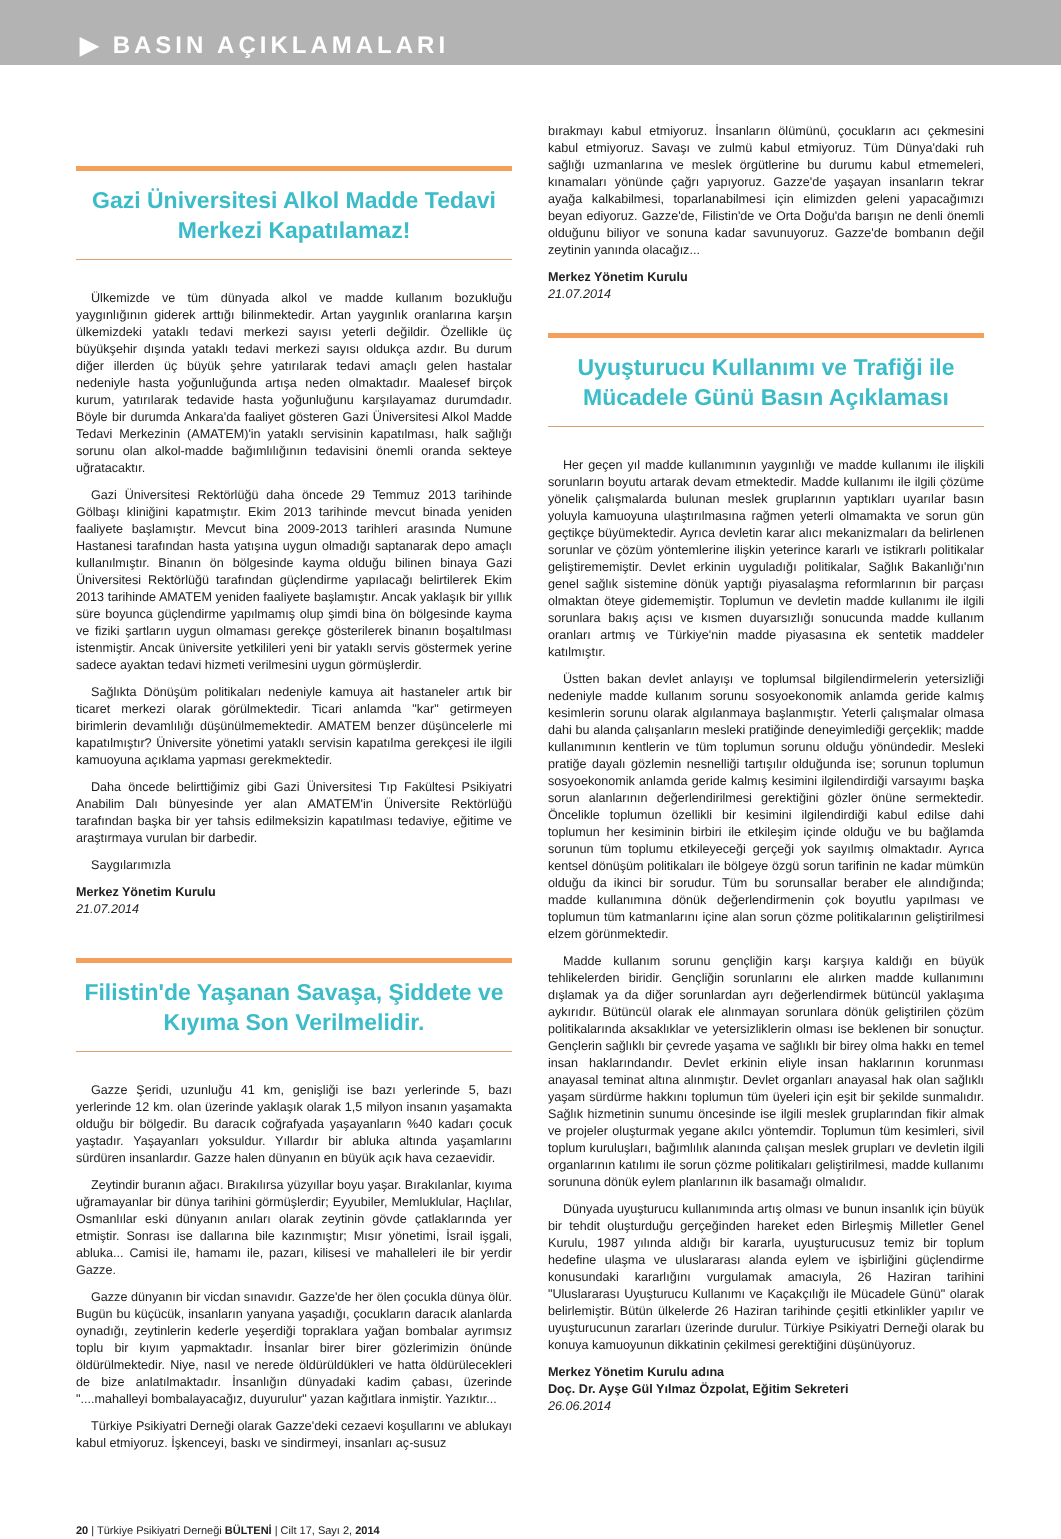▶ BASIN AÇIKLAMALARI
Gazi Üniversitesi Alkol Madde Tedavi Merkezi Kapatılamaz!
Ülkemizde ve tüm dünyada alkol ve madde kullanım bozukluğu yaygınlığının giderek arttığı bilinmektedir. Artan yaygınlık oranlarına karşın ülkemizdeki yataklı tedavi merkezi sayısı yeterli değildir. Özellikle üç büyükşehir dışında yataklı tedavi merkezi sayısı oldukça azdır. Bu durum diğer illerden üç büyük şehre yatırılarak tedavi amaçlı gelen hastalar nedeniyle hasta yoğunluğunda artışa neden olmaktadır. Maalesef birçok kurum, yatırılarak tedavide hasta yoğunluğunu karşılayamaz durumdadır. Böyle bir durumda Ankara'da faaliyet gösteren Gazi Üniversitesi Alkol Madde Tedavi Merkezinin (AMATEM)'in yataklı servisinin kapatılması, halk sağlığı sorunu olan alkol-madde bağımlılığının tedavisini önemli oranda sekteye uğratacaktır.
Gazi Üniversitesi Rektörlüğü daha öncede 29 Temmuz 2013 tarihinde Gölbaşı kliniğini kapatmıştır. Ekim 2013 tarihinde mevcut binada yeniden faaliyete başlamıştır. Mevcut bina 2009-2013 tarihleri arasında Numune Hastanesi tarafından hasta yatışına uygun olmadığı saptanarak depo amaçlı kullanılmıştır. Binanın ön bölgesinde kayma olduğu bilinen binaya Gazi Üniversitesi Rektörlüğü tarafından güçlendirme yapılacağı belirtilerek Ekim 2013 tarihinde AMATEM yeniden faaliyete başlamıştır. Ancak yaklaşık bir yıllık süre boyunca güçlendirme yapılmamış olup şimdi bina ön bölgesinde kayma ve fiziki şartların uygun olmaması gerekçe gösterilerek binanın boşaltılması istenmiştir. Ancak üniversite yetkilileri yeni bir yataklı servis göstermek yerine sadece ayaktan tedavi hizmeti verilmesini uygun görmüşlerdir.
Sağlıkta Dönüşüm politikaları nedeniyle kamuya ait hastaneler artık bir ticaret merkezi olarak görülmektedir. Ticari anlamda "kar" getirmeyen birimlerin devamlılığı düşünülmemektedir. AMATEM benzer düşüncelerle mi kapatılmıştır? Üniversite yönetimi yataklı servisin kapatılma gerekçesi ile ilgili kamuoyuna açıklama yapması gerekmektedir.
Daha öncede belirttiğimiz gibi Gazi Üniversitesi Tıp Fakültesi Psikiyatri Anabilim Dalı bünyesinde yer alan AMATEM'in Üniversite Rektörlüğü tarafından başka bir yer tahsis edilmeksizin kapatılması tedaviye, eğitime ve araştırmaya vurulan bir darbedir.
Saygılarımızla
Merkez Yönetim Kurulu
21.07.2014
Filistin'de Yaşanan Savaşa, Şiddete ve Kıyıma Son Verilmelidir.
Gazze Şeridi, uzunluğu 41 km, genişliği ise bazı yerlerinde 5, bazı yerlerinde 12 km. olan üzerinde yaklaşık olarak 1,5 milyon insanın yaşamakta olduğu bir bölgedir. Bu daracık coğrafyada yaşayanların %40 kadarı çocuk yaştadır. Yaşayanları yoksuldur. Yıllardır bir abluka altında yaşamlarını sürdüren insanlardır. Gazze halen dünyanın en büyük açık hava cezaevidir.
Zeytindir buranın ağacı. Bırakılırsa yüzyıllar boyu yaşar. Bırakılanlar, kıyıma uğramayanlar bir dünya tarihini görmüşlerdir; Eyyubiler, Memluklular, Haçlılar, Osmanlılar eski dünyanın anıları olarak zeytinin gövde çatlaklarında yer etmiştir. Sonrası ise dallarına bile kazınmıştır; Mısır yönetimi, İsrail işgali, abluka... Camisi ile, hamamı ile, pazarı, kilisesi ve mahalleleri ile bir yerdir Gazze.
Gazze dünyanın bir vicdan sınavıdır. Gazze'de her ölen çocukla dünya ölür. Bugün bu küçücük, insanların yanyana yaşadığı, çocukların daracık alanlarda oynadığı, zeytinlerin kederle yeşerdiği topraklara yağan bombalar ayrımsız toplu bir kıyım yapmaktadır. İnsanlar birer birer gözlerimizin önünde öldürülmektedir. Niye, nasıl ve nerede öldürüldükleri ve hatta öldürülecekleri de bize anlatılmaktadır. İnsanlığın dünyadaki kadim çabası, üzerinde "....mahalleyi bombalayacağız, duyurulur" yazan kağıtlara inmiştir. Yazıktır...
Türkiye Psikiyatri Derneği olarak Gazze'deki cezaevi koşullarını ve ablukayı kabul etmiyoruz. İşkenceyi, baskı ve sindirmeyi, insanları aç-susuz
bırakmayı kabul etmiyoruz. İnsanların ölümünü, çocukların acı çekmesini kabul etmiyoruz. Savaşı ve zulmü kabul etmiyoruz. Tüm Dünya'daki ruh sağlığı uzmanlarına ve meslek örgütlerine bu durumu kabul etmemeleri, kınamaları yönünde çağrı yapıyoruz. Gazze'de yaşayan insanların tekrar ayağa kalkabilmesi, toparlanabilmesi için elimizden geleni yapacağımızı beyan ediyoruz. Gazze'de, Filistin'de ve Orta Doğu'da barışın ne denli önemli olduğunu biliyor ve sonuna kadar savunuyoruz. Gazze'de bombanın değil zeytinin yanında olacağız...
Merkez Yönetim Kurulu
21.07.2014
Uyuşturucu Kullanımı ve Trafiği ile Mücadele Günü Basın Açıklaması
Her geçen yıl madde kullanımının yaygınlığı ve madde kullanımı ile ilişkili sorunların boyutu artarak devam etmektedir. Madde kullanımı ile ilgili çözüme yönelik çalışmalarda bulunan meslek gruplarının yaptıkları uyarılar basın yoluyla kamuoyuna ulaştırılmasına rağmen yeterli olmamakta ve sorun gün geçtikçe büyümektedir. Ayrıca devletin karar alıcı mekanizmaları da belirlenen sorunlar ve çözüm yöntemlerine ilişkin yeterince kararlı ve istikrarlı politikalar geliştirememiştir. Devlet erkinin uyguladığı politikalar, Sağlık Bakanlığı'nın genel sağlık sistemine dönük yaptığı piyasalaşma reformlarının bir parçası olmaktan öteye gidememiştir. Toplumun ve devletin madde kullanımı ile ilgili sorunlara bakış açısı ve kısmen duyarsızlığı sonucunda madde kullanım oranları artmış ve Türkiye'nin madde piyasasına ek sentetik maddeler katılmıştır.
Üstten bakan devlet anlayışı ve toplumsal bilgilendirmelerin yetersizliği nedeniyle madde kullanım sorunu sosyoekonomik anlamda geride kalmış kesimlerin sorunu olarak algılanmaya başlanmıştır. Yeterli çalışmalar olmasa dahi bu alanda çalışanların mesleki pratiğinde deneyimlediği gerçeklik; madde kullanımının kentlerin ve tüm toplumun sorunu olduğu yönündedir. Mesleki pratiğe dayalı gözlemin nesnelliği tartışılır olduğunda ise; sorunun toplumun sosyoekonomik anlamda geride kalmış kesimini ilgilendirdiği varsayımı başka sorun alanlarının değerlendirilmesi gerektiğini gözler önüne sermektedir. Öncelikle toplumun özellikli bir kesimini ilgilendirdiği kabul edilse dahi toplumun her kesiminin birbiri ile etkileşim içinde olduğu ve bu bağlamda sorunun tüm toplumu etkileyeceği gerçeği yok sayılmış olmaktadır. Ayrıca kentsel dönüşüm politikaları ile bölgeye özgü sorun tarifinin ne kadar mümkün olduğu da ikinci bir sorudur. Tüm bu sorunsallar beraber ele alındığında; madde kullanımına dönük değerlendirmenin çok boyutlu yapılması ve toplumun tüm katmanlarını içine alan sorun çözme politikalarının geliştirilmesi elzem görünmektedir.
Madde kullanım sorunu gençliğin karşı karşıya kaldığı en büyük tehlikelerden biridir. Gençliğin sorunlarını ele alırken madde kullanımını dışlamak ya da diğer sorunlardan ayrı değerlendirmek bütüncül yaklaşıma aykırıdır. Bütüncül olarak ele alınmayan sorunlara dönük geliştirilen çözüm politikalarında aksaklıklar ve yetersizliklerin olması ise beklenen bir sonuçtur. Gençlerin sağlıklı bir çevrede yaşama ve sağlıklı bir birey olma hakkı en temel insan haklarındandır. Devlet erkinin eliyle insan haklarının korunması anayasal teminat altına alınmıştır. Devlet organları anayasal hak olan sağlıklı yaşam sürdürme hakkını toplumun tüm üyeleri için eşit bir şekilde sunmalıdır. Sağlık hizmetinin sunumu öncesinde ise ilgili meslek gruplarından fikir almak ve projeler oluşturmak yegane akılcı yöntemdir. Toplumun tüm kesimleri, sivil toplum kuruluşları, bağımlılık alanında çalışan meslek grupları ve devletin ilgili organlarının katılımı ile sorun çözme politikaları geliştirilmesi, madde kullanımı sorununa dönük eylem planlarının ilk basamağı olmalıdır.
Dünyada uyuşturucu kullanımında artış olması ve bunun insanlık için büyük bir tehdit oluşturduğu gerçeğinden hareket eden Birleşmiş Milletler Genel Kurulu, 1987 yılında aldığı bir kararla, uyuşturucusuz temiz bir toplum hedefine ulaşma ve uluslararası alanda eylem ve işbirliğini güçlendirme konusundaki kararlığını vurgulamak amacıyla, 26 Haziran tarihini "Uluslararası Uyuşturucu Kullanımı ve Kaçakçılığı ile Mücadele Günü" olarak belirlemiştir. Bütün ülkelerde 26 Haziran tarihinde çeşitli etkinlikler yapılır ve uyuşturucunun zararları üzerinde durulur. Türkiye Psikiyatri Derneği olarak bu konuya kamuoyunun dikkatinin çekilmesi gerektiğini düşünüyoruz.
Merkez Yönetim Kurulu adına
Doç. Dr. Ayşe Gül Yılmaz Özpolat, Eğitim Sekreteri
26.06.2014
20 | Türkiye Psikiyatri Derneği BÜLTENİ | Cilt 17, Sayı 2, 2014